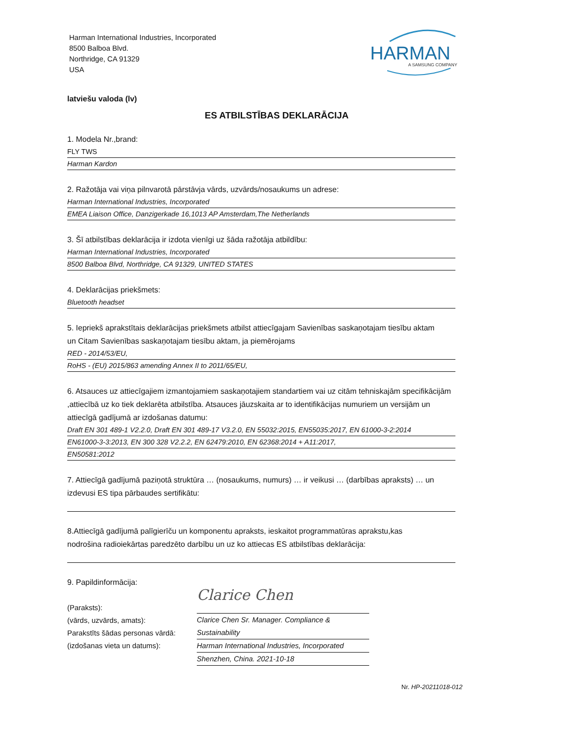Harman International Industries, Incorporated
8500 Balboa Blvd.
Northridge, CA 91329
USA
HARMAN
A SAMSUNG COMPANY
latviešu valoda (lv)
ES ATBILSTĪBAS DEKLARĀCIJA
1. Modela Nr.,brand:
FLY TWS
Harman Kardon
2. Ražotāja vai viņa pilnvarotā pārstāvja vārds, uzvārds/nosaukums un adrese:
Harman International Industries, Incorporated
EMEA Liaison Office, Danzigerkade 16,1013 AP Amsterdam,The Netherlands
3. Šī atbilstības deklarācija ir izdota vienīgi uz šāda ražotāja atbildību:
Harman International Industries, Incorporated
8500 Balboa Blvd, Northridge, CA 91329, UNITED STATES
4. Deklarācijas priekšmets:
Bluetooth headset
5. Iepriekš aprakstītais deklarācijas priekšmets atbilst attiecīgajam Savienības saskaņotajam tiesību aktam
un Citam Savienības saskaņotajam tiesību aktam, ja piemērojams
RED - 2014/53/EU,
RoHS - (EU) 2015/863 amending Annex II to 2011/65/EU,
6. Atsauces uz attiecīgajiem izmantojamiem saskaņotajiem standartiem vai uz citām tehniskajām specifikācijām
,attiecībā uz ko tiek deklarēta atbilstība. Atsauces jāuzskaita ar to identifikācijas numuriem un versijām un
attiecīgā gadījumā ar izdošanas datumu:
Draft EN 301 489-1 V2.2.0, Draft EN 301 489-17 V3.2.0, EN 55032:2015, EN55035:2017, EN 61000-3-2:2014
EN61000-3-3:2013, EN 300 328 V2.2.2, EN 62479:2010, EN 62368:2014 + A11:2017,
EN50581:2012
7. Attiecīgā gadījumā paziņotā struktūra … (nosaukums, numurs) … ir veikusi … (darbības apraksts) … un
izdevusi ES tipa pārbaudes sertifikātu:
8.Attiecīgā gadījumā palīgierīču un komponentu apraksts, ieskaitot programmatūras aprakstu,kas
nodrošina radioiekārtas paredzēto darbību un uz ko attiecas ES atbilstības deklarācija:
9. Papildinformācija:
(Paraksts):
(vārds, uzvārds, amats):
Parakstīts šādas personas vārdā:
(izdošanas vieta un datums):
Clarice Chen
Clarice Chen Sr. Manager. Compliance & Sustainability
Harman International Industries, Incorporated
Shenzhen, China. 2021-10-18
Nr. HP-20211018-012